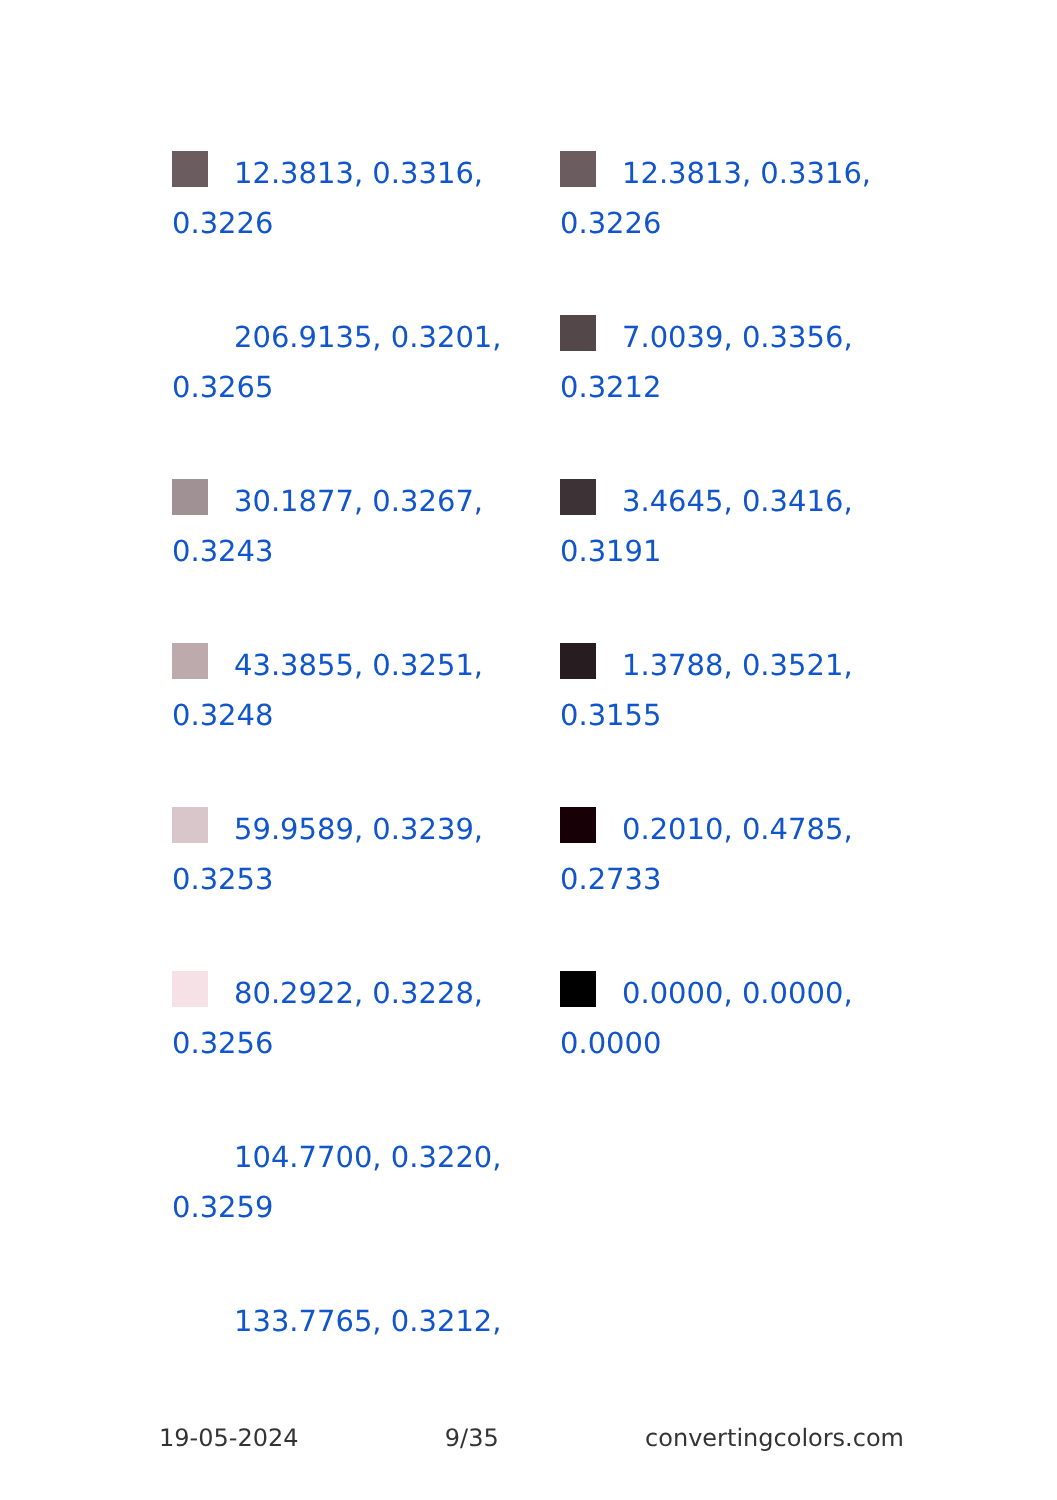12.3813, 0.3316, 0.3226
12.3813, 0.3316, 0.3226
206.9135, 0.3201, 0.3265
7.0039, 0.3356, 0.3212
30.1877, 0.3267, 0.3243
3.4645, 0.3416, 0.3191
43.3855, 0.3251, 0.3248
1.3788, 0.3521, 0.3155
59.9589, 0.3239, 0.3253
0.2010, 0.4785, 0.2733
80.2922, 0.3228, 0.3256
0.0000, 0.0000, 0.0000
104.7700, 0.3220, 0.3259
133.7765, 0.3212,
19-05-2024 9/35 convertingcolors.com